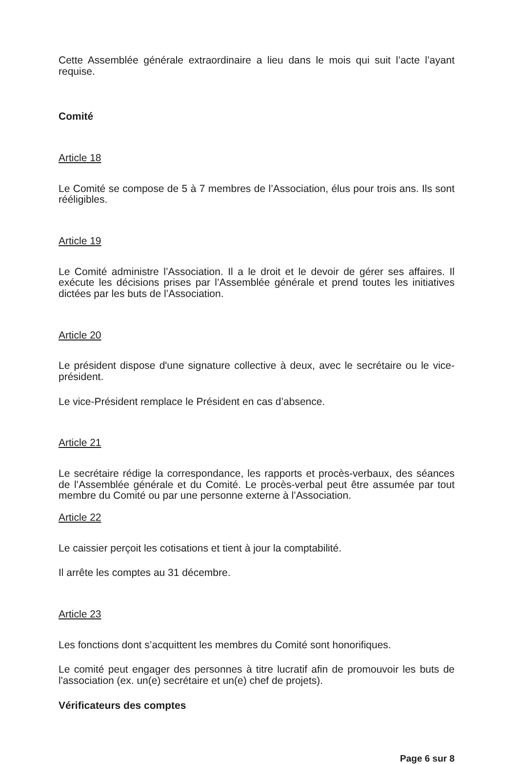Cette Assemblée générale extraordinaire a lieu dans le mois qui suit l’acte l’ayant requise.
Comité
Article 18
Le Comité se compose de 5 à 7 membres de l’Association, élus pour trois ans. Ils sont rééligibles.
Article 19
Le Comité administre l’Association. Il a le droit et le devoir de gérer ses affaires. Il exécute les décisions prises par l’Assemblée générale et prend toutes les initiatives dictées par les buts de l’Association.
Article 20
Le président dispose d'une signature collective à deux, avec le secrétaire ou le vice-président.
Le vice-Président remplace le Président en cas d’absence.
Article 21
Le secrétaire rédige la correspondance, les rapports et procès-verbaux, des séances de l’Assemblée générale et du Comité. Le procès-verbal peut être assumée par tout membre du Comité ou par une personne externe à l’Association.
Article 22
Le caissier perçoit les cotisations et tient à jour la comptabilité.
Il arrête les comptes au 31 décembre.
Article 23
Les fonctions dont s’acquittent les membres du Comité sont honorifiques.
Le comité peut engager des personnes à titre lucratif afin de promouvoir les buts de l'association (ex. un(e) secrétaire et un(e) chef de projets).
Vérificateurs des comptes
Page 6 sur 8